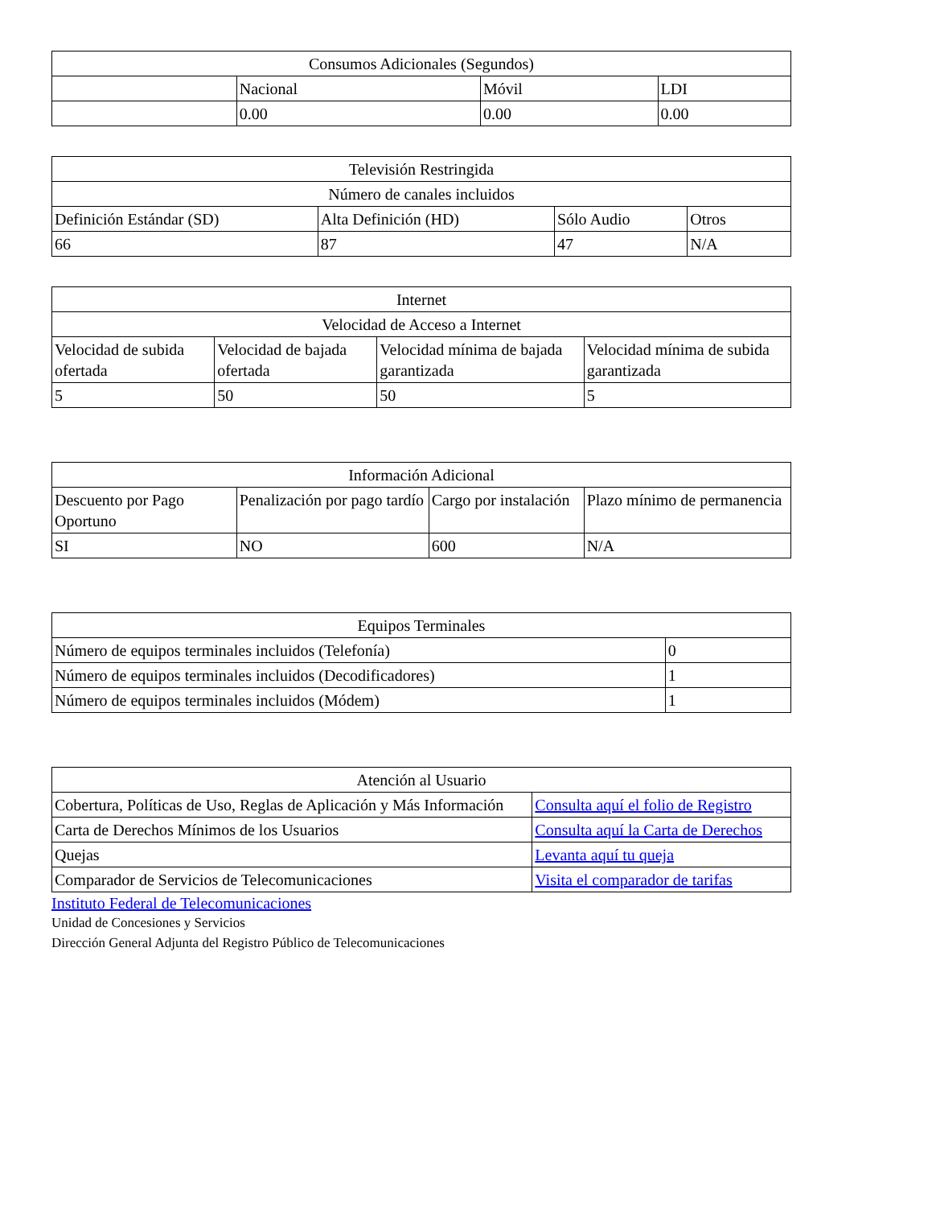| Consumos Adicionales (Segundos) | | | |
| --- | --- | --- | --- |
| | Nacional | Móvil | LDI |
| | 0.00 | 0.00 | 0.00 |
| Televisión Restringida | | | |
| --- | --- | --- | --- |
| Número de canales incluidos | | | |
| Definición Estándar (SD) | Alta Definición (HD) | Sólo Audio | Otros |
| 66 | 87 | 47 | N/A |
| Internet | | | |
| --- | --- | --- | --- |
| Velocidad de Acceso a Internet | | | |
| Velocidad de subida ofertada | Velocidad de bajada ofertada | Velocidad mínima de bajada garantizada | Velocidad mínima de subida garantizada |
| 5 | 50 | 50 | 5 |
| Información Adicional | | | |
| --- | --- | --- | --- |
| Descuento por Pago Oportuno | Penalización por pago tardío | Cargo por instalación | Plazo mínimo de permanencia |
| SI | NO | 600 | N/A |
| Equipos Terminales | |
| --- | --- |
| Número de equipos terminales incluidos (Telefonía) | 0 |
| Número de equipos terminales incluidos (Decodificadores) | 1 |
| Número de equipos terminales incluidos (Módem) | 1 |
| Atención al Usuario | |
| --- | --- |
| Cobertura, Políticas de Uso, Reglas de Aplicación y Más Información | Consulta aquí el folio de Registro |
| Carta de Derechos Mínimos de los Usuarios | Consulta aquí la Carta de Derechos |
| Quejas | Levanta aquí tu queja |
| Comparador de Servicios de Telecomunicaciones | Visita el comparador de tarifas |
Instituto Federal de Telecomunicaciones
Unidad de Concesiones y Servicios
Dirección General Adjunta del Registro Público de Telecomunicaciones